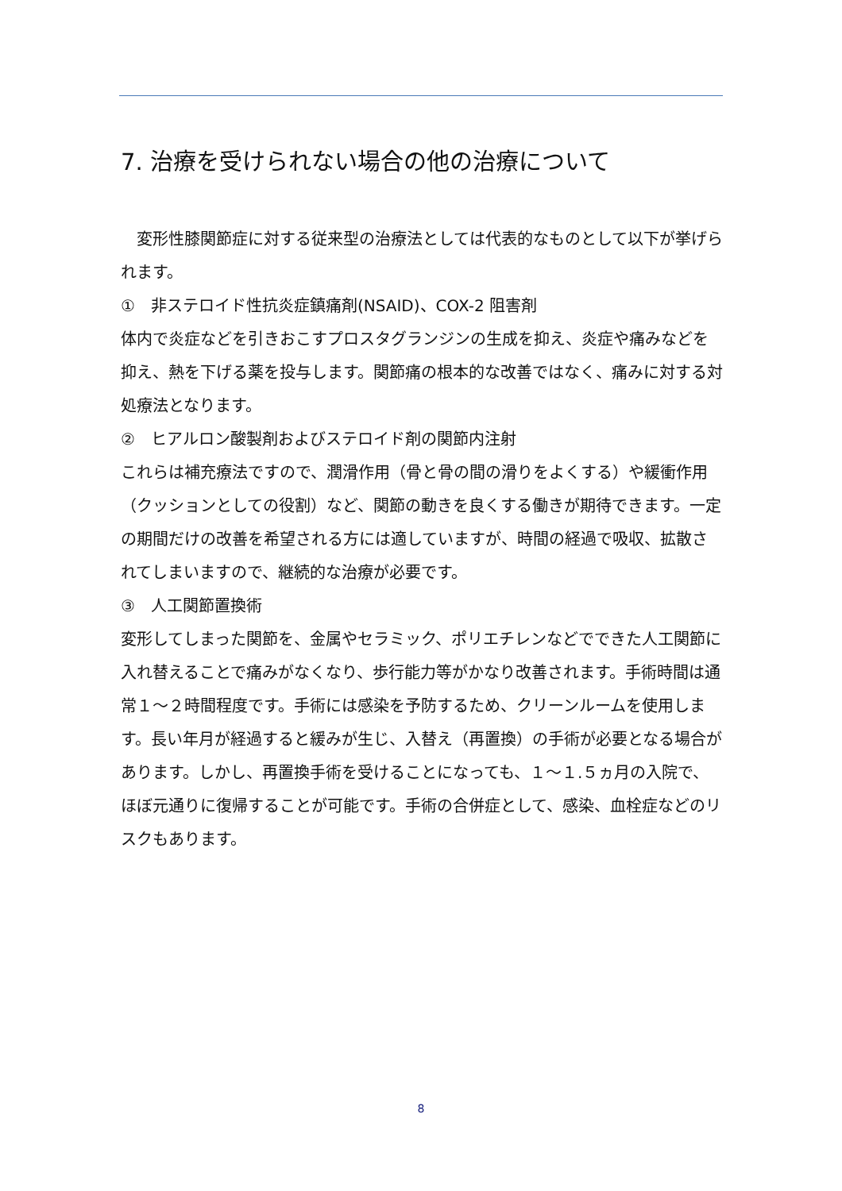7. 治療を受けられない場合の他の治療について
　変形性膝関節症に対する従来型の治療法としては代表的なものとして以下が挙げられます。
①　非ステロイド性抗炎症鎮痛剤(NSAID)、COX-2 阻害剤
体内で炎症などを引きおこすプロスタグランジンの生成を抑え、炎症や痛みなどを抑え、熱を下げる薬を投与します。関節痛の根本的な改善ではなく、痛みに対する対処療法となります。
②　ヒアルロン酸製剤およびステロイド剤の関節内注射
これらは補充療法ですので、潤滑作用（骨と骨の間の滑りをよくする）や緩衝作用（クッションとしての役割）など、関節の動きを良くする働きが期待できます。一定の期間だけの改善を希望される方には適していますが、時間の経過で吸収、拡散されてしまいますので、継続的な治療が必要です。
③　人工関節置換術
変形してしまった関節を、金属やセラミック、ポリエチレンなどでできた人工関節に入れ替えることで痛みがなくなり、歩行能力等がかなり改善されます。手術時間は通常１～２時間程度です。手術には感染を予防するため、クリーンルームを使用します。長い年月が経過すると緩みが生じ、入替え（再置換）の手術が必要となる場合があります。しかし、再置換手術を受けることになっても、１～１.５ヵ月の入院で、ほぼ元通りに復帰することが可能です。手術の合併症として、感染、血栓症などのリスクもあります。
8